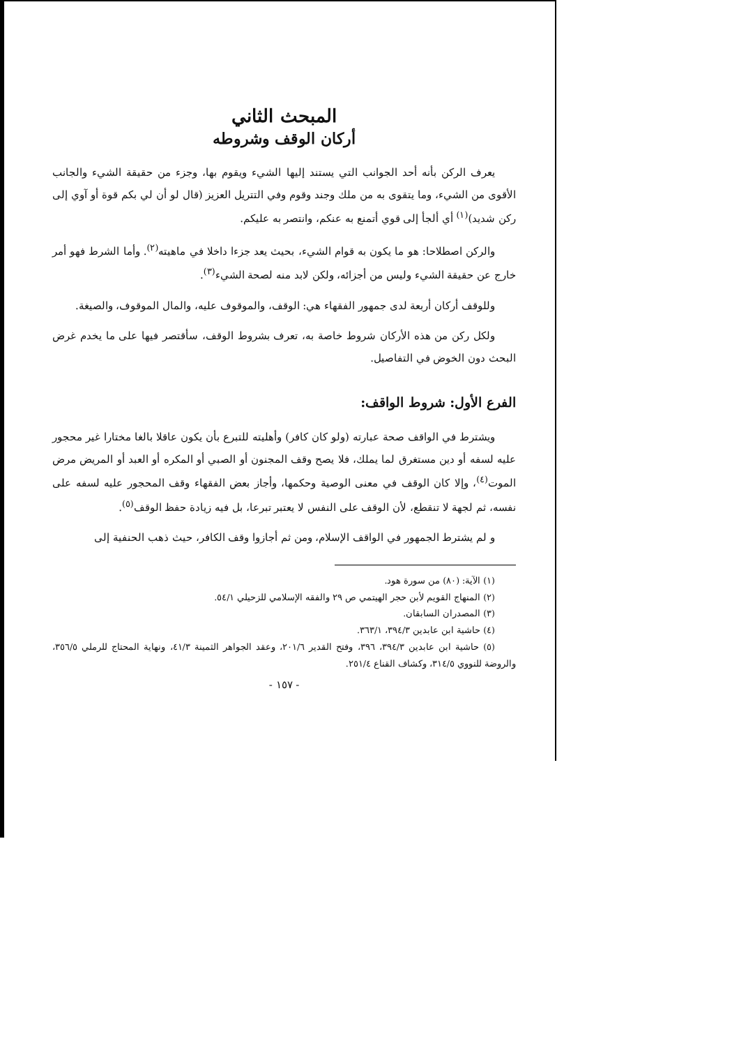المبحث الثاني
أركان الوقف وشروطه
يعرف الركن بأنه أحد الجوانب التي يستند إليها الشيء ويقوم بها، وجزء من حقيقة الشيء والجانب الأقوى من الشيء، وما يتقوى به من ملك وجند وقوم وفي التتريل العزيز (قال لو أن لي بكم قوة أو آوي إلى ركن شديد)<sup>(١)</sup> أي ألجأ إلى قوي أتمنع به عنكم، وانتصر به عليكم.
والركن اصطلاحا: هو ما يكون به قوام الشيء، بحيث يعد جزءا داخلا في ماهيته<sup>(٢)</sup>. وأما الشرط فهو أمر خارج عن حقيقة الشيء وليس من أجزائه، ولكن لابد منه لصحة الشيء<sup>(٣)</sup>.
وللوقف أركان أربعة لدى جمهور الفقهاء هي: الوقف، والموقوف عليه، والمال الموقوف، والصيغة.
ولكل ركن من هذه الأركان شروط خاصة به، تعرف بشروط الوقف، سأقتصر فيها على ما يخدم غرض البحث دون الخوض في التفاصيل.
الفرع الأول: شروط الواقف:
ويشترط في الواقف صحة عبارته (ولو كان كافر) وأهليته للتبرع بأن يكون عاقلا بالغا مختارا غير محجور عليه لسفه أو دين مستغرق لما يملك، فلا يصح وقف المجنون أو الصبي أو المكره أو العبد أو المريض مرض الموت<sup>(٤)</sup>، وإلا كان الوقف في معنى الوصية وحكمها، وأجاز بعض الفقهاء وقف المحجور عليه لسفه على نفسه، ثم لجهة لا تنقطع، لأن الوقف على النفس لا يعتبر تبرعا، بل فيه زيادة حفظ الوقف<sup>(٥)</sup>.
و لم يشترط الجمهور في الواقف الإسلام، ومن ثم أجازوا وقف الكافر، حيث ذهب الحنفية إلى
(١) الآية: (٨٠) من سورة هود.
(٢) المنهاج القويم لأبن حجر الهيتمي ص ٢٩ والفقه الإسلامي للزحيلي ٥٤/١.
(٣) المصدران السابقان.
(٤) حاشية ابن عابدين ٣٩٤/٣، ٣٦٣/١.
(٥) حاشية ابن عابدين ٣٩٤/٣، ٣٩٦، وفتح القدير ٢٠١/٦، وعقد الجواهر الثمينة ٤١/٣، ونهاية المحتاج للرملي ٣٥٦/٥، والروضة للنووي ٣١٤/٥، وكشاف القناع ٢٥١/٤.
- ١٥٧ -